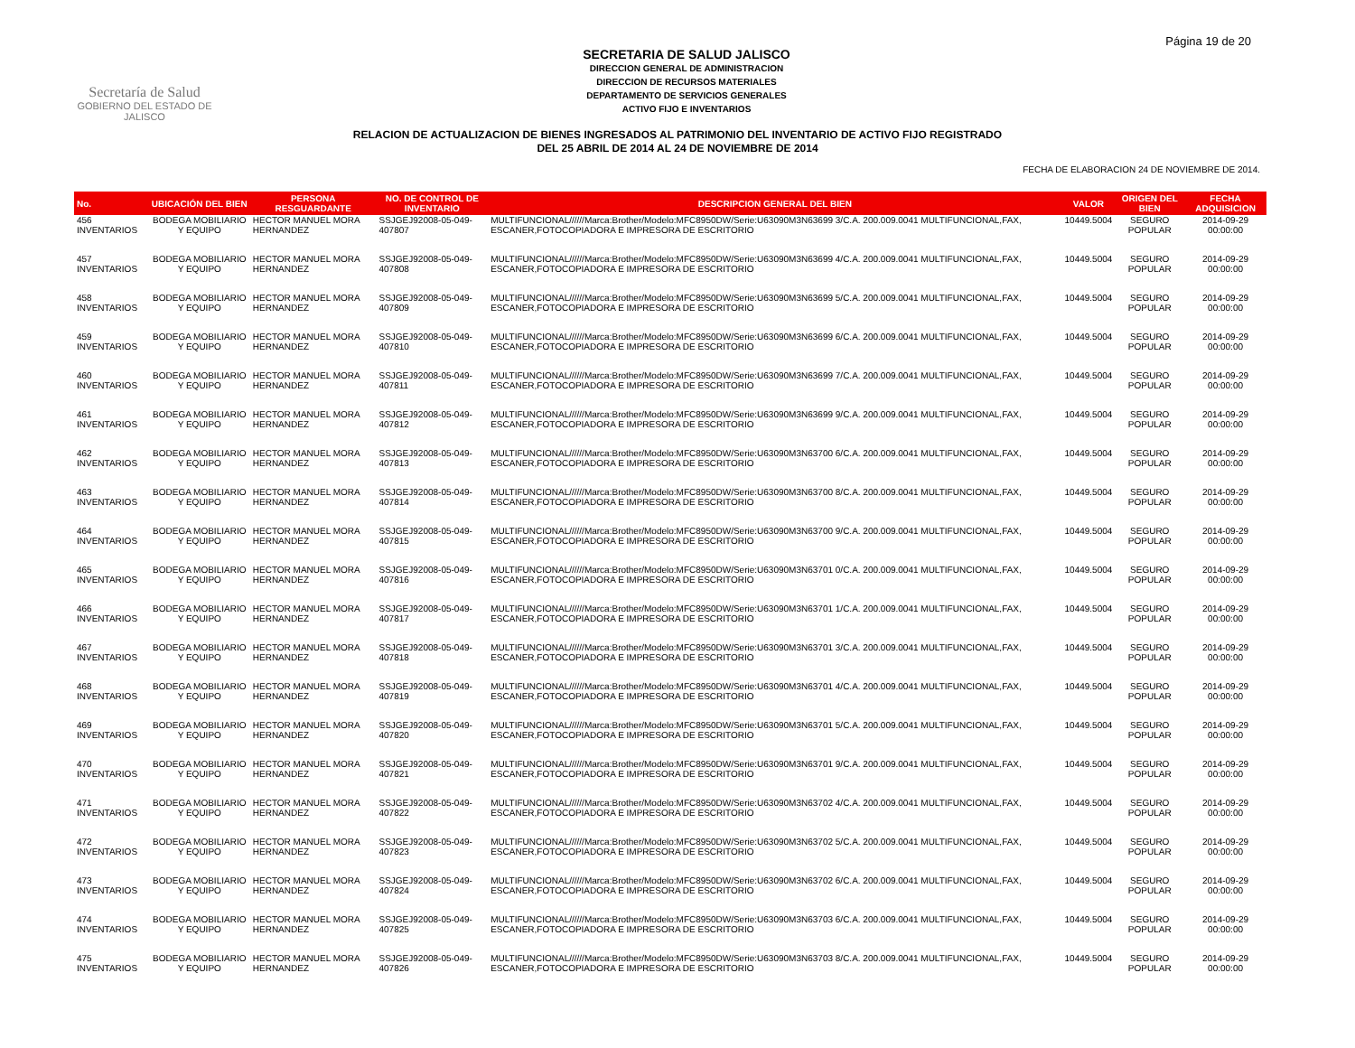Secretaría de Salud
GOBIERNO DEL ESTADO DE JALISCO
Página 19 de 20
SECRETARIA DE SALUD JALISCO
DIRECCION GENERAL DE ADMINISTRACION
DIRECCION DE RECURSOS MATERIALES
DEPARTAMENTO DE SERVICIOS GENERALES
ACTIVO FIJO E INVENTARIOS
RELACION DE ACTUALIZACION DE BIENES INGRESADOS AL PATRIMONIO DEL INVENTARIO DE ACTIVO FIJO REGISTRADO
DEL 25 ABRIL DE 2014 AL 24 DE NOVIEMBRE DE 2014
FECHA DE ELABORACION 24 DE NOVIEMBRE DE 2014.
| No. | UBICACIÓN DEL BIEN | PERSONA RESGUARDANTE | NO. DE CONTROL DE INVENTARIO | DESCRIPCION GENERAL DEL BIEN | VALOR | ORIGEN DEL BIEN | FECHA ADQUISICION |
| --- | --- | --- | --- | --- | --- | --- | --- |
| 456 INVENTARIOS | BODEGA MOBILIARIO Y EQUIPO | HECTOR MANUEL MORA HERNANDEZ | SSJGEJ92008-05-049-407807 | MULTIFUNCIONAL//////Marca:Brother/Modelo:MFC8950DW/Serie:U63090M3N63699 3/C.A. 200.009.0041 MULTIFUNCIONAL,FAX, ESCANER,FOTOCOPIADORA E IMPRESORA DE ESCRITORIO | 10449.5004 | SEGURO POPULAR | 2014-09-29 00:00:00 |
| 457 INVENTARIOS | BODEGA MOBILIARIO Y EQUIPO | HECTOR MANUEL MORA HERNANDEZ | SSJGEJ92008-05-049-407808 | MULTIFUNCIONAL//////Marca:Brother/Modelo:MFC8950DW/Serie:U63090M3N63699 4/C.A. 200.009.0041 MULTIFUNCIONAL,FAX, ESCANER,FOTOCOPIADORA E IMPRESORA DE ESCRITORIO | 10449.5004 | SEGURO POPULAR | 2014-09-29 00:00:00 |
| 458 INVENTARIOS | BODEGA MOBILIARIO Y EQUIPO | HECTOR MANUEL MORA HERNANDEZ | SSJGEJ92008-05-049-407809 | MULTIFUNCIONAL//////Marca:Brother/Modelo:MFC8950DW/Serie:U63090M3N63699 5/C.A. 200.009.0041 MULTIFUNCIONAL,FAX, ESCANER,FOTOCOPIADORA E IMPRESORA DE ESCRITORIO | 10449.5004 | SEGURO POPULAR | 2014-09-29 00:00:00 |
| 459 INVENTARIOS | BODEGA MOBILIARIO Y EQUIPO | HECTOR MANUEL MORA HERNANDEZ | SSJGEJ92008-05-049-407810 | MULTIFUNCIONAL//////Marca:Brother/Modelo:MFC8950DW/Serie:U63090M3N63699 6/C.A. 200.009.0041 MULTIFUNCIONAL,FAX, ESCANER,FOTOCOPIADORA E IMPRESORA DE ESCRITORIO | 10449.5004 | SEGURO POPULAR | 2014-09-29 00:00:00 |
| 460 INVENTARIOS | BODEGA MOBILIARIO Y EQUIPO | HECTOR MANUEL MORA HERNANDEZ | SSJGEJ92008-05-049-407811 | MULTIFUNCIONAL//////Marca:Brother/Modelo:MFC8950DW/Serie:U63090M3N63699 7/C.A. 200.009.0041 MULTIFUNCIONAL,FAX, ESCANER,FOTOCOPIADORA E IMPRESORA DE ESCRITORIO | 10449.5004 | SEGURO POPULAR | 2014-09-29 00:00:00 |
| 461 INVENTARIOS | BODEGA MOBILIARIO Y EQUIPO | HECTOR MANUEL MORA HERNANDEZ | SSJGEJ92008-05-049-407812 | MULTIFUNCIONAL//////Marca:Brother/Modelo:MFC8950DW/Serie:U63090M3N63699 9/C.A. 200.009.0041 MULTIFUNCIONAL,FAX, ESCANER,FOTOCOPIADORA E IMPRESORA DE ESCRITORIO | 10449.5004 | SEGURO POPULAR | 2014-09-29 00:00:00 |
| 462 INVENTARIOS | BODEGA MOBILIARIO Y EQUIPO | HECTOR MANUEL MORA HERNANDEZ | SSJGEJ92008-05-049-407813 | MULTIFUNCIONAL//////Marca:Brother/Modelo:MFC8950DW/Serie:U63090M3N63700 6/C.A. 200.009.0041 MULTIFUNCIONAL,FAX, ESCANER,FOTOCOPIADORA E IMPRESORA DE ESCRITORIO | 10449.5004 | SEGURO POPULAR | 2014-09-29 00:00:00 |
| 463 INVENTARIOS | BODEGA MOBILIARIO Y EQUIPO | HECTOR MANUEL MORA HERNANDEZ | SSJGEJ92008-05-049-407814 | MULTIFUNCIONAL//////Marca:Brother/Modelo:MFC8950DW/Serie:U63090M3N63700 8/C.A. 200.009.0041 MULTIFUNCIONAL,FAX, ESCANER,FOTOCOPIADORA E IMPRESORA DE ESCRITORIO | 10449.5004 | SEGURO POPULAR | 2014-09-29 00:00:00 |
| 464 INVENTARIOS | BODEGA MOBILIARIO Y EQUIPO | HECTOR MANUEL MORA HERNANDEZ | SSJGEJ92008-05-049-407815 | MULTIFUNCIONAL//////Marca:Brother/Modelo:MFC8950DW/Serie:U63090M3N63700 9/C.A. 200.009.0041 MULTIFUNCIONAL,FAX, ESCANER,FOTOCOPIADORA E IMPRESORA DE ESCRITORIO | 10449.5004 | SEGURO POPULAR | 2014-09-29 00:00:00 |
| 465 INVENTARIOS | BODEGA MOBILIARIO Y EQUIPO | HECTOR MANUEL MORA HERNANDEZ | SSJGEJ92008-05-049-407816 | MULTIFUNCIONAL//////Marca:Brother/Modelo:MFC8950DW/Serie:U63090M3N63701 0/C.A. 200.009.0041 MULTIFUNCIONAL,FAX, ESCANER,FOTOCOPIADORA E IMPRESORA DE ESCRITORIO | 10449.5004 | SEGURO POPULAR | 2014-09-29 00:00:00 |
| 466 INVENTARIOS | BODEGA MOBILIARIO Y EQUIPO | HECTOR MANUEL MORA HERNANDEZ | SSJGEJ92008-05-049-407817 | MULTIFUNCIONAL//////Marca:Brother/Modelo:MFC8950DW/Serie:U63090M3N63701 1/C.A. 200.009.0041 MULTIFUNCIONAL,FAX, ESCANER,FOTOCOPIADORA E IMPRESORA DE ESCRITORIO | 10449.5004 | SEGURO POPULAR | 2014-09-29 00:00:00 |
| 467 INVENTARIOS | BODEGA MOBILIARIO Y EQUIPO | HECTOR MANUEL MORA HERNANDEZ | SSJGEJ92008-05-049-407818 | MULTIFUNCIONAL//////Marca:Brother/Modelo:MFC8950DW/Serie:U63090M3N63701 3/C.A. 200.009.0041 MULTIFUNCIONAL,FAX, ESCANER,FOTOCOPIADORA E IMPRESORA DE ESCRITORIO | 10449.5004 | SEGURO POPULAR | 2014-09-29 00:00:00 |
| 468 INVENTARIOS | BODEGA MOBILIARIO Y EQUIPO | HECTOR MANUEL MORA HERNANDEZ | SSJGEJ92008-05-049-407819 | MULTIFUNCIONAL//////Marca:Brother/Modelo:MFC8950DW/Serie:U63090M3N63701 4/C.A. 200.009.0041 MULTIFUNCIONAL,FAX, ESCANER,FOTOCOPIADORA E IMPRESORA DE ESCRITORIO | 10449.5004 | SEGURO POPULAR | 2014-09-29 00:00:00 |
| 469 INVENTARIOS | BODEGA MOBILIARIO Y EQUIPO | HECTOR MANUEL MORA HERNANDEZ | SSJGEJ92008-05-049-407820 | MULTIFUNCIONAL//////Marca:Brother/Modelo:MFC8950DW/Serie:U63090M3N63701 5/C.A. 200.009.0041 MULTIFUNCIONAL,FAX, ESCANER,FOTOCOPIADORA E IMPRESORA DE ESCRITORIO | 10449.5004 | SEGURO POPULAR | 2014-09-29 00:00:00 |
| 470 INVENTARIOS | BODEGA MOBILIARIO Y EQUIPO | HECTOR MANUEL MORA HERNANDEZ | SSJGEJ92008-05-049-407821 | MULTIFUNCIONAL//////Marca:Brother/Modelo:MFC8950DW/Serie:U63090M3N63701 9/C.A. 200.009.0041 MULTIFUNCIONAL,FAX, ESCANER,FOTOCOPIADORA E IMPRESORA DE ESCRITORIO | 10449.5004 | SEGURO POPULAR | 2014-09-29 00:00:00 |
| 471 INVENTARIOS | BODEGA MOBILIARIO Y EQUIPO | HECTOR MANUEL MORA HERNANDEZ | SSJGEJ92008-05-049-407822 | MULTIFUNCIONAL//////Marca:Brother/Modelo:MFC8950DW/Serie:U63090M3N63702 4/C.A. 200.009.0041 MULTIFUNCIONAL,FAX, ESCANER,FOTOCOPIADORA E IMPRESORA DE ESCRITORIO | 10449.5004 | SEGURO POPULAR | 2014-09-29 00:00:00 |
| 472 INVENTARIOS | BODEGA MOBILIARIO Y EQUIPO | HECTOR MANUEL MORA HERNANDEZ | SSJGEJ92008-05-049-407823 | MULTIFUNCIONAL//////Marca:Brother/Modelo:MFC8950DW/Serie:U63090M3N63702 5/C.A. 200.009.0041 MULTIFUNCIONAL,FAX, ESCANER,FOTOCOPIADORA E IMPRESORA DE ESCRITORIO | 10449.5004 | SEGURO POPULAR | 2014-09-29 00:00:00 |
| 473 INVENTARIOS | BODEGA MOBILIARIO Y EQUIPO | HECTOR MANUEL MORA HERNANDEZ | SSJGEJ92008-05-049-407824 | MULTIFUNCIONAL//////Marca:Brother/Modelo:MFC8950DW/Serie:U63090M3N63702 6/C.A. 200.009.0041 MULTIFUNCIONAL,FAX, ESCANER,FOTOCOPIADORA E IMPRESORA DE ESCRITORIO | 10449.5004 | SEGURO POPULAR | 2014-09-29 00:00:00 |
| 474 INVENTARIOS | BODEGA MOBILIARIO Y EQUIPO | HECTOR MANUEL MORA HERNANDEZ | SSJGEJ92008-05-049-407825 | MULTIFUNCIONAL//////Marca:Brother/Modelo:MFC8950DW/Serie:U63090M3N63703 6/C.A. 200.009.0041 MULTIFUNCIONAL,FAX, ESCANER,FOTOCOPIADORA E IMPRESORA DE ESCRITORIO | 10449.5004 | SEGURO POPULAR | 2014-09-29 00:00:00 |
| 475 INVENTARIOS | BODEGA MOBILIARIO Y EQUIPO | HECTOR MANUEL MORA HERNANDEZ | SSJGEJ92008-05-049-407826 | MULTIFUNCIONAL//////Marca:Brother/Modelo:MFC8950DW/Serie:U63090M3N63703 8/C.A. 200.009.0041 MULTIFUNCIONAL,FAX, ESCANER,FOTOCOPIADORA E IMPRESORA DE ESCRITORIO | 10449.5004 | SEGURO POPULAR | 2014-09-29 00:00:00 |